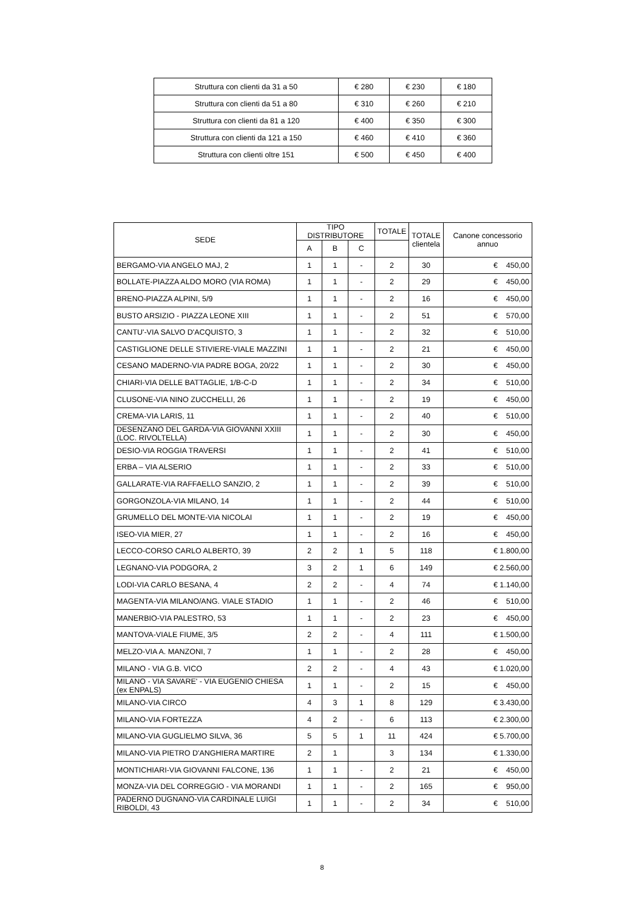| Struttura con clienti da 31 a 50 | € 280 | € 230 | € 180 |
| Struttura con clienti da 51 a 80 | € 310 | € 260 | € 210 |
| Struttura con clienti da 81 a 120 | € 400 | € 350 | € 300 |
| Struttura con clienti da 121 a 150 | € 460 | € 410 | € 360 |
| Struttura con clienti oltre 151 | € 500 | € 450 | € 400 |
| SEDE | TIPO DISTRIBUTORE | | | TOTALE | TOTALE clientela | Canone concessorio annuo |
| --- | --- | --- | --- | --- | --- | --- |
| | A | B | C | | | |
| BERGAMO-VIA ANGELO MAJ, 2 | 1 | 1 | - | 2 | 30 | € 450,00 |
| BOLLATE-PIAZZA ALDO MORO (VIA ROMA) | 1 | 1 | - | 2 | 29 | € 450,00 |
| BRENO-PIAZZA ALPINI, 5/9 | 1 | 1 | - | 2 | 16 | € 450,00 |
| BUSTO ARSIZIO - PIAZZA LEONE XIII | 1 | 1 | - | 2 | 51 | € 570,00 |
| CANTU'-VIA SALVO D'ACQUISTO, 3 | 1 | 1 | - | 2 | 32 | € 510,00 |
| CASTIGLIONE DELLE STIVIERE-VIALE MAZZINI | 1 | 1 | - | 2 | 21 | € 450,00 |
| CESANO MADERNO-VIA PADRE BOGA, 20/22 | 1 | 1 | - | 2 | 30 | € 450,00 |
| CHIARI-VIA DELLE BATTAGLIE, 1/B-C-D | 1 | 1 | - | 2 | 34 | € 510,00 |
| CLUSONE-VIA NINO ZUCCHELLI, 26 | 1 | 1 | - | 2 | 19 | € 450,00 |
| CREMA-VIA LARIS, 11 | 1 | 1 | - | 2 | 40 | € 510,00 |
| DESENZANO DEL GARDA-VIA GIOVANNI XXIII (LOC. RIVOLTELLA) | 1 | 1 | - | 2 | 30 | € 450,00 |
| DESIO-VIA ROGGIA TRAVERSI | 1 | 1 | - | 2 | 41 | € 510,00 |
| ERBA – VIA ALSERIO | 1 | 1 | - | 2 | 33 | € 510,00 |
| GALLARATE-VIA RAFFAELLO SANZIO, 2 | 1 | 1 | - | 2 | 39 | € 510,00 |
| GORGONZOLA-VIA MILANO, 14 | 1 | 1 | - | 2 | 44 | € 510,00 |
| GRUMELLO DEL MONTE-VIA NICOLAI | 1 | 1 | - | 2 | 19 | € 450,00 |
| ISEO-VIA MIER, 27 | 1 | 1 | - | 2 | 16 | € 450,00 |
| LECCO-CORSO CARLO ALBERTO, 39 | 2 | 2 | 1 | 5 | 118 | € 1.800,00 |
| LEGNANO-VIA PODGORA, 2 | 3 | 2 | 1 | 6 | 149 | € 2.560,00 |
| LODI-VIA CARLO BESANA, 4 | 2 | 2 | - | 4 | 74 | € 1.140,00 |
| MAGENTA-VIA MILANO/ANG. VIALE STADIO | 1 | 1 | - | 2 | 46 | € 510,00 |
| MANERBIO-VIA PALESTRO, 53 | 1 | 1 | - | 2 | 23 | € 450,00 |
| MANTOVA-VIALE FIUME, 3/5 | 2 | 2 | - | 4 | 111 | € 1.500,00 |
| MELZO-VIA A. MANZONI, 7 | 1 | 1 | - | 2 | 28 | € 450,00 |
| MILANO - VIA G.B. VICO | 2 | 2 | - | 4 | 43 | € 1.020,00 |
| MILANO - VIA SAVARE' - VIA EUGENIO CHIESA (ex ENPALS) | 1 | 1 | - | 2 | 15 | € 450,00 |
| MILANO-VIA CIRCO | 4 | 3 | 1 | 8 | 129 | € 3.430,00 |
| MILANO-VIA FORTEZZA | 4 | 2 | - | 6 | 113 | € 2.300,00 |
| MILANO-VIA GUGLIELMO SILVA, 36 | 5 | 5 | 1 | 11 | 424 | € 5.700,00 |
| MILANO-VIA PIETRO D'ANGHIERA MARTIRE | 2 | 1 | | 3 | 134 | € 1.330,00 |
| MONTICHIARI-VIA GIOVANNI FALCONE, 136 | 1 | 1 | - | 2 | 21 | € 450,00 |
| MONZA-VIA DEL CORREGGIO - VIA MORANDI | 1 | 1 | - | 2 | 165 | € 950,00 |
| PADERNO DUGNANO-VIA CARDINALE LUIGI RIBOLDI, 43 | 1 | 1 | - | 2 | 34 | € 510,00 |
8